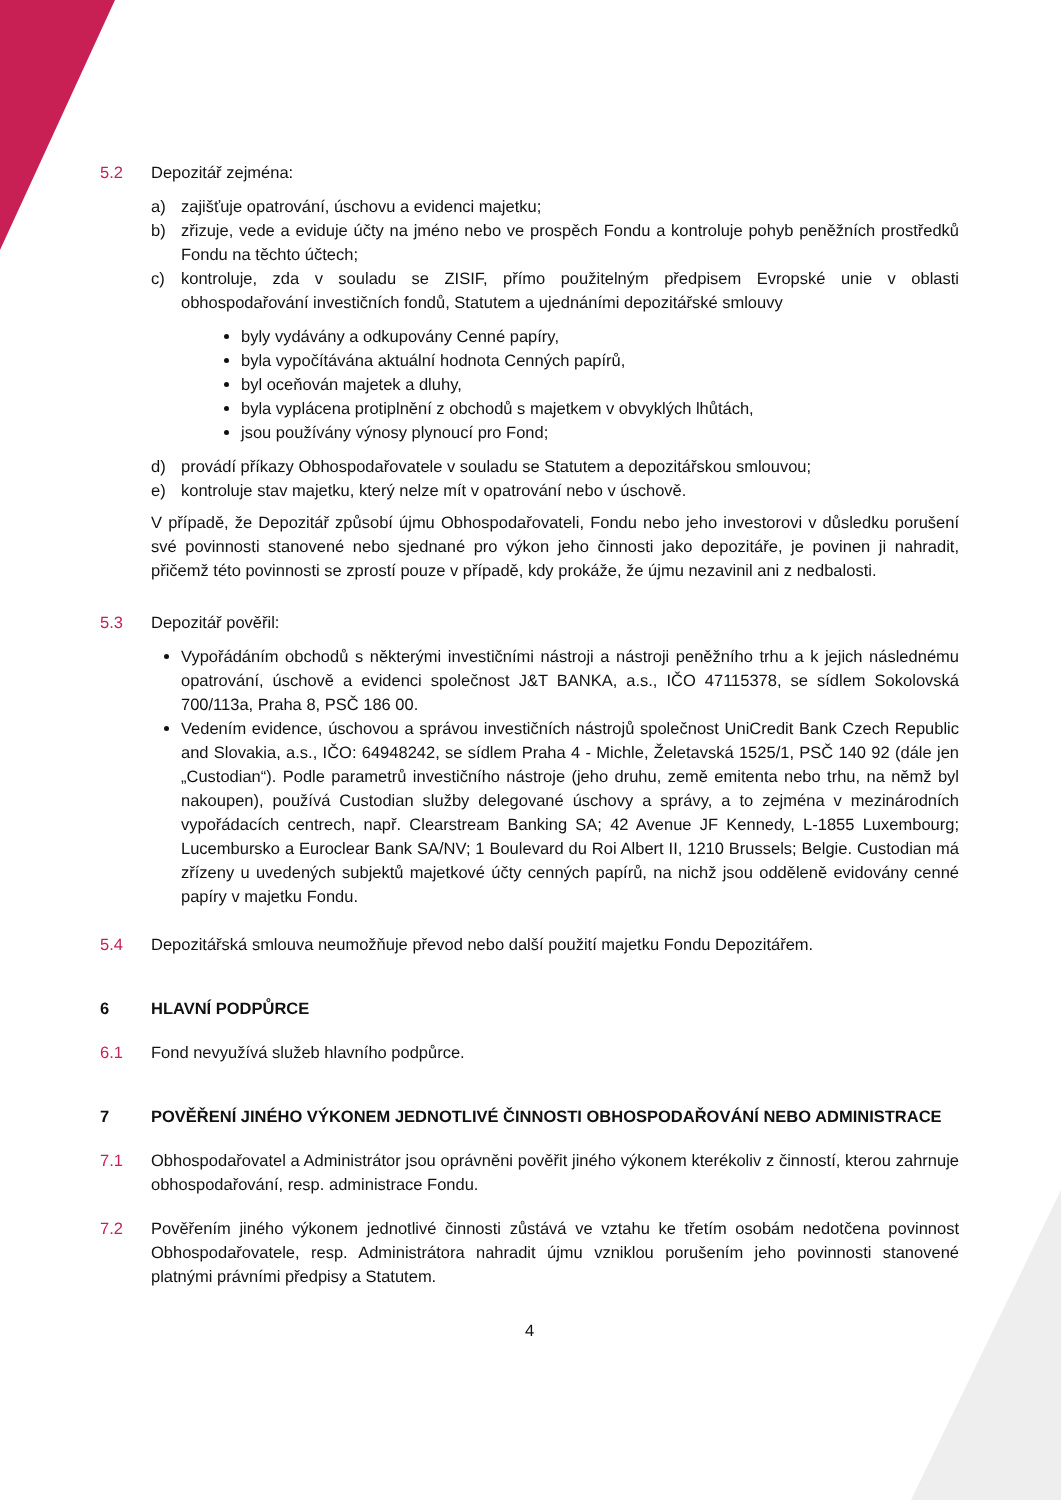5.2 Depozitář zejména:
a) zajišťuje opatrování, úschovu a evidenci majetku;
b) zřizuje, vede a eviduje účty na jméno nebo ve prospěch Fondu a kontroluje pohyb peněžních prostředků Fondu na těchto účtech;
c) kontroluje, zda v souladu se ZISIF, přímo použitelným předpisem Evropské unie v oblasti obhospodařování investičních fondů, Statutem a ujednáními depozitářské smlouvy
byly vydávány a odkupovány Cenné papíry,
byla vypočítávána aktuální hodnota Cenných papírů,
byl oceňován majetek a dluhy,
byla vyplácena protiplnění z obchodů s majetkem v obvyklých lhůtách,
jsou používány výnosy plynoucí pro Fond;
d) provádí příkazy Obhospodařovatele v souladu se Statutem a depozitářskou smlouvou;
e) kontroluje stav majetku, který nelze mít v opatrování nebo v úschově.
V případě, že Depozitář způsobí újmu Obhospodařovateli, Fondu nebo jeho investorovi v důsledku porušení své povinnosti stanovené nebo sjednané pro výkon jeho činnosti jako depozitáře, je povinen ji nahradit, přičemž této povinnosti se zprostí pouze v případě, kdy prokáže, že újmu nezavinil ani z nedbalosti.
5.3 Depozitář pověřil:
Vypořádáním obchodů s některými investičními nástroji a nástroji peněžního trhu a k jejich následnému opatrování, úschově a evidenci společnost J&T BANKA, a.s., IČO 47115378, se sídlem Sokolovská 700/113a, Praha 8, PSČ 186 00.
Vedením evidence, úschovou a správou investičních nástrojů společnost UniCredit Bank Czech Republic and Slovakia, a.s., IČO: 64948242, se sídlem Praha 4 - Michle, Želetavská 1525/1, PSČ 140 92 (dále jen „Custodian“). Podle parametrů investičního nástroje (jeho druhu, země emitenta nebo trhu, na němž byl nakoupen), používá Custodian služby delegované úschovy a správy, a to zejména v mezinárodních vypořádacích centrech, např. Clearstream Banking SA; 42 Avenue JF Kennedy, L-1855 Luxembourg; Lucembursko a Euroclear Bank SA/NV; 1 Boulevard du Roi Albert II, 1210 Brussels; Belgie. Custodian má zřízeny u uvedených subjektů majetkové účty cenných papírů, na nichž jsou odděleně evidovány cenné papíry v majetku Fondu.
5.4 Depozitářská smlouva neumožňuje převod nebo další použití majetku Fondu Depozitářem.
6 HLAVNÍ PODPŮRCE
6.1 Fond nevyužívá služeb hlavního podpůrce.
7 POVĚŘENÍ JINÉHO VÝKONEM JEDNOTLIVÉ ČINNOSTI OBHOSPODAŘOVÁNÍ NEBO ADMINISTRACE
7.1 Obhospodařovatel a Administrátor jsou oprávněni pověřit jiného výkonem kterékoliv z činností, kterou zahrnuje obhospodařování, resp. administrace Fondu.
7.2 Pověřením jiného výkonem jednotlivé činnosti zůstává ve vztahu ke třetím osobám nedotčena povinnost Obhospodařovatele, resp. Administrátora nahradit újmu vzniklou porušením jeho povinnosti stanovené platnými právními předpisy a Statutem.
4